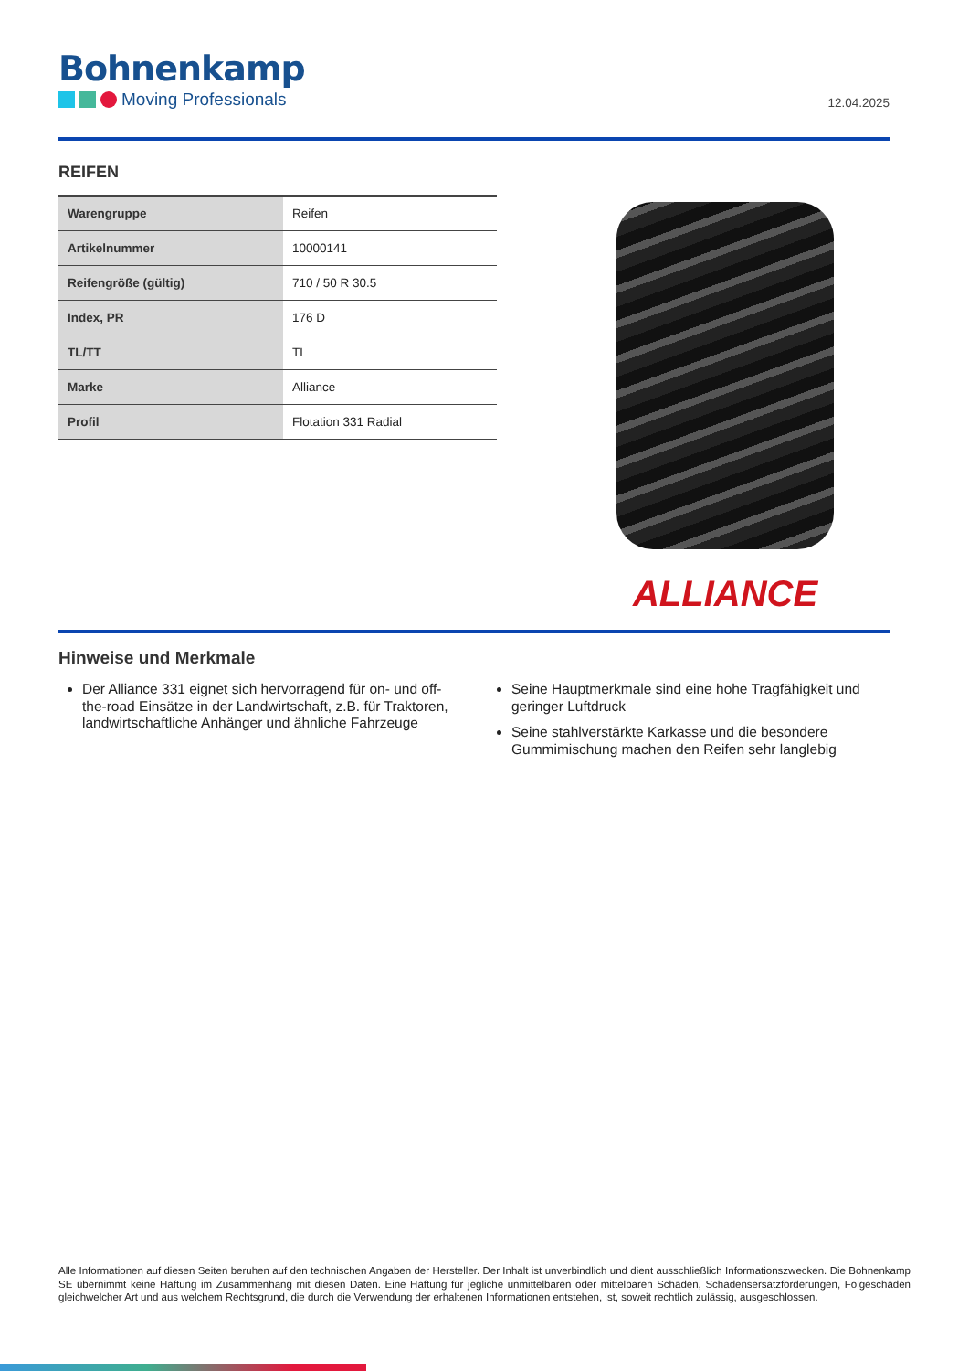Bohnenkamp
Moving Professionals
12.04.2025
REIFEN
| Warengruppe | Reifen |
| Artikelnummer | 10000141 |
| Reifengröße (gültig) | 710 / 50 R 30.5 |
| Index, PR | 176 D |
| TL/TT | TL |
| Marke | Alliance |
| Profil | Flotation 331 Radial |
ALLIANCE
Hinweise und Merkmale
Der Alliance 331 eignet sich hervorragend für on- und off-the-road Einsätze in der Landwirtschaft, z.B. für Traktoren, landwirtschaftliche Anhänger und ähnliche Fahrzeuge
Seine Hauptmerkmale sind eine hohe Tragfähigkeit und geringer Luftdruck
Seine stahlverstärkte Karkasse und die besondere Gummimischung machen den Reifen sehr langlebig
Alle Informationen auf diesen Seiten beruhen auf den technischen Angaben der Hersteller. Der Inhalt ist unverbindlich und dient ausschließlich Informationszwecken. Die Bohnenkamp SE übernimmt keine Haftung im Zusammenhang mit diesen Daten. Eine Haftung für jegliche unmittelbaren oder mittelbaren Schäden, Schadensersatzforderungen, Folgeschäden gleichwelcher Art und aus welchem Rechtsgrund, die durch die Verwendung der erhaltenen Informationen entstehen, ist, soweit rechtlich zulässig, ausgeschlossen.